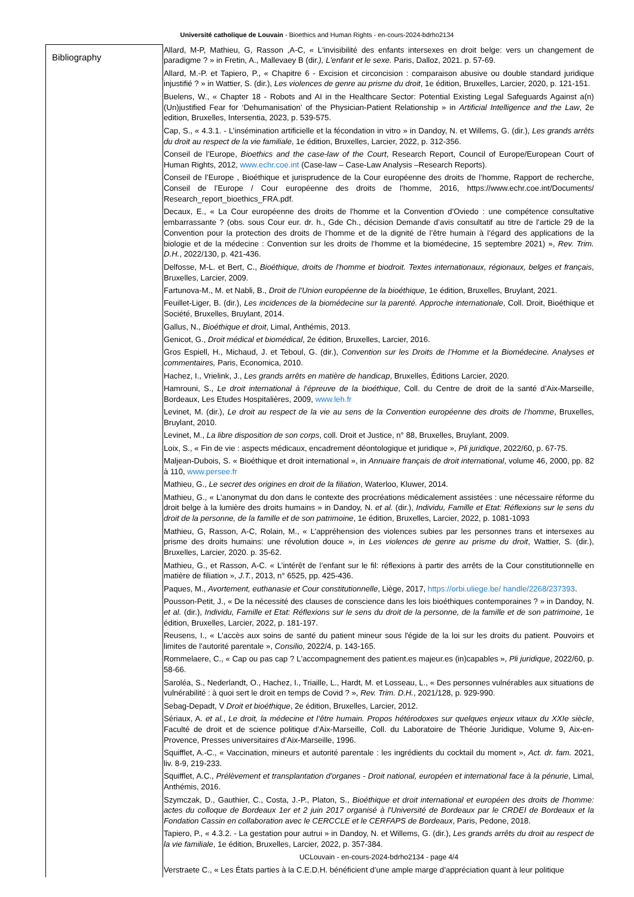Université catholique de Louvain - Bioethics and Human Rights - en-cours-2024-bdrho2134
| Bibliography | Allard, M-P, Mathieu, G, Rasson ,A-C, « L'invisibilité des enfants intersexes en droit belge: vers un changement de paradigme ? » in Fretin, A., Mallevaey B (dir. ), L'enfant et le sexe. Paris, Dalloz, 2021. p. 57-69. Allard, M.-P. et Tapiero, P., « Chapitre 6 - Excision et circoncision : comparaison abusive ou double standard juridique injustifié ? » in Wattier, S. (dir.), Les violences de genre au prisme du droit , 1e édition, Bruxelles, Larcier, 2020, p. 121-151. Buelens, W., « Chapter 18 - Robots and AI in the Healthcare Sector: Potential Existing Legal Safeguards Against a(n) (Un)justified Fear for ‘Dehumanisation' of the Physician-Patient Relationship » in Artificial Intelligence and the Law , 2e edition, Bruxelles, Intersentia, 2023, p. 539-575. Cap, S., « 4.3.1. - L’insémination artificielle et la fécondation in vitro » in Dandoy, N. et Willems, G. (dir.), Les grands arrêts du droit au respect de la vie familiale , 1e édition, Bruxelles, Larcier, 2022, p. 312-356. Conseil de l’Europe, Bioethics and the case-law of the Court , Research Report, Council of Europe/European Court of Human Rights, 2012, www.echr.coe.int (Case-law – Case-Law Analysis –Research Reports). Conseil de l’Europe , Bioéthique et jurisprudence de la Cour européenne des droits de l’homme, Rapport de recherche, Conseil de l’Europe / Cour européenne des droits de l’homme, 2016, https://www.echr.coe.int/Documents/ Research_report_bioethics_FRA.pdf. Decaux, E., « La Cour européenne des droits de l'homme et la Convention d'Oviedo : une compétence consultative embarrassante ? (obs. sous Cour eur. dr. h., Gde Ch., décision Demande d’avis consultatif au titre de l’article 29 de la Convention pour la protection des droits de l’homme et de la dignité de l’être humain à l’égard des applications de la biologie et de la médecine : Convention sur les droits de l’homme et la biomédecine, 15 septembre 2021) », Rev. Trim. D.H. , 2022/130, p. 421-436. Delfosse, M-L. et Bert, C., Bioéthique, droits de l'homme et biodroit. Textes internationaux, régionaux, belges et français , Bruxelles, Larcier, 2009. Fartunova-M., M. et Nabli, B., Droit de l'Union européenne de la bioéthique , 1e édition, Bruxelles, Bruylant, 2021. Feuillet-Liger, B. (dir.), Les incidences de la biomédecine sur la parenté. Approche internationale , Coll. Droit, Bioéthique et Société, Bruxelles, Bruylant, 2014. Gallus, N., Bioéthique et droit , Limal, Anthémis, 2013. Genicot, G., Droit médical et biomédical , 2e édition, Bruxelles, Larcier, 2016. Gros Espiell, H., Michaud, J. et Teboul, G. (dir.), Convention sur les Droits de l’Homme et la Biomédecine. Analyses et commentaires, Paris, Economica, 2010. Hachez, I., Vrielink, J., Les grands arrêts en matière de handicap , Bruxelles, Éditions Larcier, 2020. Hamrouni, S., Le droit international à l’épreuve de la bioéthique , Coll. du Centre de droit de la santé d’Aix-Marseille, Bordeaux, Les Etudes Hospitalières, 2009, www.leh.fr Levinet, M. (dir.), Le droit au respect de la vie au sens de la Convention européenne des droits de l’homme , Bruxelles, Bruylant, 2010. Levinet, M., La libre disposition de son corps , coll. Droit et Justice, n° 88, Bruxelles, Bruylant, 2009. Loix, S., « Fin de vie : aspects médicaux, encadrement déontologique et juridique », Pli juridique , 2022/60, p. 67-75. Maljean-Dubois, S. « Bioéthique et droit international », in Annuaire français de droit international , volume 46, 2000, pp. 82 à 110, www.persee.fr Mathieu, G., Le secret des origines en droit de la filiation , Waterloo, Kluwer, 2014. Mathieu, G., « L’anonymat du don dans le contexte des procréations médicalement assistées : une nécessaire réforme du droit belge à la lumière des droits humains » in Dandoy, N. et al. (dir.), Individu, Famille et Etat: Réflexions sur le sens du droit de la personne, de la famille et de son patrimoine , 1e édition, Bruxelles, Larcier, 2022, p. 1081-1093 Mathieu, G, Rasson, A-C, Rolain, M., « L’appréhension des violences subies par les personnes trans et intersexes au prisme des droits humains: une révolution douce », in Les violences de genre au prisme du droit , Wattier, S. (dir.), Bruxelles, Larcier, 2020. p. 35-62. Mathieu, G., et Rasson, A-C. « L’intérêt de l’enfant sur le fil: réflexions à partir des arrêts de la Cour constitutionnelle en matière de filiation », J.T. , 2013, n° 6525, pp. 425-436. Paques, M., Avortement, euthanasie et Cour constitutionnelle , Liège, 2017, https://orbi.uliege.be/ handle/2268/237393 . Pousson-Petit, J., « De la nécessité des clauses de conscience dans les lois bioéthiques contemporaines ? » in Dandoy, N. et al. (dir.), Individu, Famille et Etat: Réflexions sur le sens du droit de la personne, de la famille et de son patrimoine , 1e édition, Bruxelles, Larcier, 2022, p. 181-197. Reusens, I., « L'accès aux soins de santé du patient mineur sous l'égide de la loi sur les droits du patient. Pouvoirs et limites de l'autorité parentale », Consilio, 2022/4, p. 143-165. Rommelaere, C., « Cap ou pas cap ? L'accompagnement des patient.es majeur.es (in)capables », Pli juridique , 2022/60, p. 58-66. Saroléa, S., Nederlandt, O., Hachez, I., Triaille, L., Hardt, M. et Losseau, L., « Des personnes vulnérables aux situations de vulnérabilité : à quoi sert le droit en temps de Covid ? », Rev. Trim. D.H. , 2021/128, p. 929-990. Sebag-Depadt, V Droit et bioéthique , 2e édition, Bruxelles, Larcier, 2012. Sériaux, A. et al. , Le droit, la médecine et l’être humain. Propos hétérodoxes sur quelques enjeux vitaux du XXIe siècle , Faculté de droit et de science politique d’Aix-Marseille, Coll. du Laboratoire de Théorie Juridique, Volume 9, Aix-en-Provence, Presses universitaires d’Aix-Marseille, 1996. Squifflet, A.-C., « Vaccination, mineurs et autorité parentale : les ingrédients du cocktail du moment », Act. dr. fam. 2021, liv. 8-9, 219-233. Squifflet, A.C., Prélèvement et transplantation d'organes - Droit national, européen et international face à la pénurie , Limal, Anthémis, 2016. Szymczak, D., Gauthier, C., Costa, J.-P., Platon, S., Bioéthique et droit international et européen des droits de l'homme: actes du colloque de Bordeaux 1er et 2 juin 2017 organisé à l'Université de Bordeaux par le CRDEI de Bordeaux et la Fondation Cassin en collaboration avec le CERCCLE et le CERFAPS de Bordeaux , Paris, Pedone, 2018. Tapiero, P., « 4.3.2. - La gestation pour autrui » in Dandoy, N. et Willems, G. (dir.), Les grands arrêts du droit au respect de la vie familiale , 1e édition, Bruxelles, Larcier, 2022, p. 357-384. UCLouvain - en-cours-2024-bdrho2134 - page 4/4 Verstraete C., « Les États parties à la C.E.D.H. bénéficient d’une ample marge d’appréciation quant à leur politique |